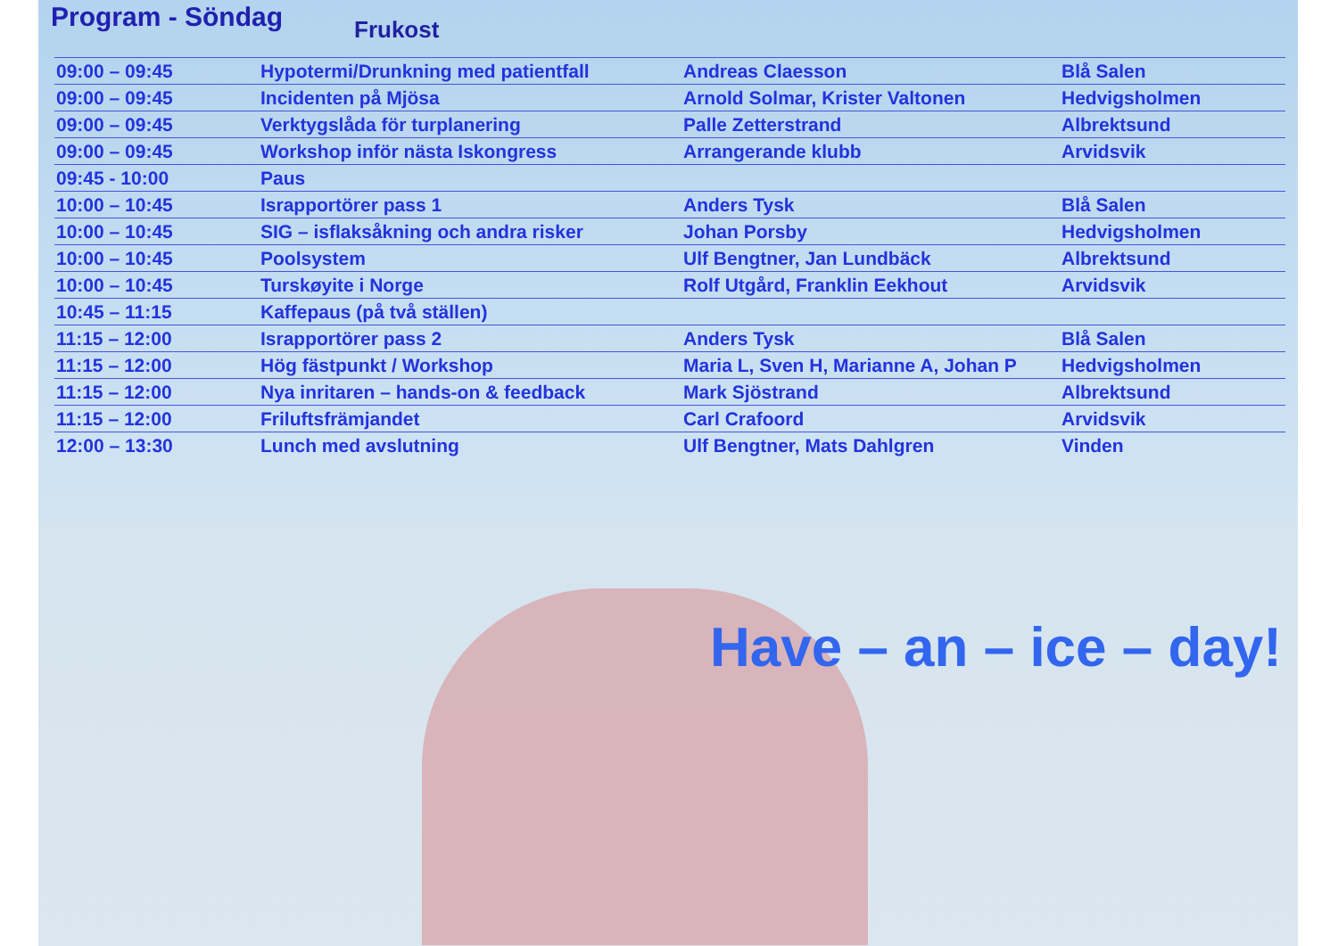Program - Söndag
Frukost
| 09:00 – 09:45 | Hypotermi/Drunkning med patientfall | Andreas Claesson | Blå Salen |
| 09:00 – 09:45 | Incidenten på Mjösa | Arnold Solmar, Krister Valtonen | Hedvigsholmen |
| 09:00 – 09:45 | Verktygslåda för turplanering | Palle Zetterstrand | Albrektsund |
| 09:00 – 09:45 | Workshop inför nästa Iskongress | Arrangerande klubb | Arvidsvik |
| 09:45 - 10:00 | Paus | | |
| 10:00 – 10:45 | Israpportörer pass 1 | Anders Tysk | Blå Salen |
| 10:00 – 10:45 | SIG – isflaksåkning och andra risker | Johan Porsby | Hedvigsholmen |
| 10:00 – 10:45 | Poolsystem | Ulf Bengtner, Jan Lundbäck | Albrektsund |
| 10:00 – 10:45 | Turskøyite i Norge | Rolf Utgård, Franklin Eekhout | Arvidsvik |
| 10:45 – 11:15 | Kaffepaus (på två ställen) | | |
| 11:15 – 12:00 | Israpportörer pass 2 | Anders Tysk | Blå Salen |
| 11:15 – 12:00 | Hög fästpunkt / Workshop | Maria L, Sven H, Marianne A, Johan P | Hedvigsholmen |
| 11:15 – 12:00 | Nya inritaren – hands-on & feedback | Mark Sjöstrand | Albrektsund |
| 11:15 – 12:00 | Friluftsfrämjandet | Carl Crafoord | Arvidsvik |
| 12:00 – 13:30 | Lunch med avslutning | Ulf Bengtner, Mats Dahlgren | Vinden |
Have – an – ice – day!